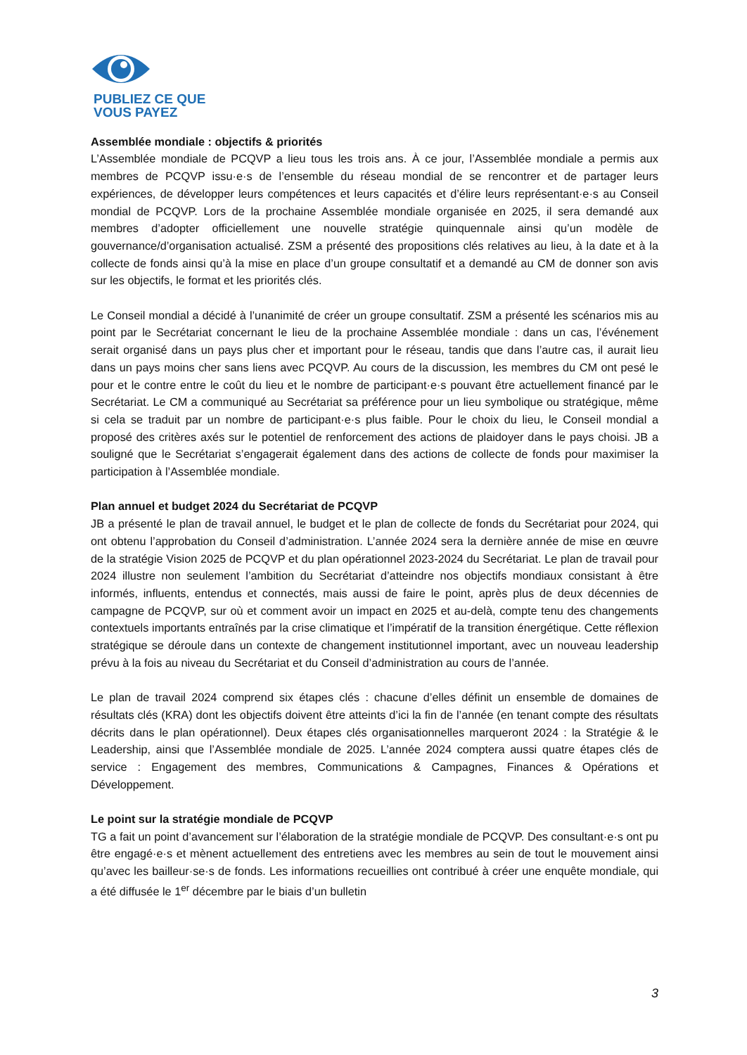PUBLIEZ CE QUE
VOUS PAYEZ
Assemblée mondiale : objectifs & priorités
L’Assemblée mondiale de PCQVP a lieu tous les trois ans. À ce jour, l’Assemblée mondiale a permis aux membres de PCQVP issu·e·s de l’ensemble du réseau mondial de se rencontrer et de partager leurs expériences, de développer leurs compétences et leurs capacités et d’élire leurs représentant·e·s au Conseil mondial de PCQVP. Lors de la prochaine Assemblée mondiale organisée en 2025, il sera demandé aux membres d’adopter officiellement une nouvelle stratégie quinquennale ainsi qu’un modèle de gouvernance/d’organisation actualisé. ZSM a présenté des propositions clés relatives au lieu, à la date et à la collecte de fonds ainsi qu’à la mise en place d’un groupe consultatif et a demandé au CM de donner son avis sur les objectifs, le format et les priorités clés.
Le Conseil mondial a décidé à l’unanimité de créer un groupe consultatif. ZSM a présenté les scénarios mis au point par le Secrétariat concernant le lieu de la prochaine Assemblée mondiale : dans un cas, l’événement serait organisé dans un pays plus cher et important pour le réseau, tandis que dans l’autre cas, il aurait lieu dans un pays moins cher sans liens avec PCQVP. Au cours de la discussion, les membres du CM ont pesé le pour et le contre entre le coût du lieu et le nombre de participant·e·s pouvant être actuellement financé par le Secrétariat. Le CM a communiqué au Secrétariat sa préférence pour un lieu symbolique ou stratégique, même si cela se traduit par un nombre de participant·e·s plus faible. Pour le choix du lieu, le Conseil mondial a proposé des critères axés sur le potentiel de renforcement des actions de plaidoyer dans le pays choisi. JB a souligné que le Secrétariat s’engagerait également dans des actions de collecte de fonds pour maximiser la participation à l’Assemblée mondiale.
Plan annuel et budget 2024 du Secrétariat de PCQVP
JB a présenté le plan de travail annuel, le budget et le plan de collecte de fonds du Secrétariat pour 2024, qui ont obtenu l’approbation du Conseil d’administration. L’année 2024 sera la dernière année de mise en œuvre de la stratégie Vision 2025 de PCQVP et du plan opérationnel 2023-2024 du Secrétariat. Le plan de travail pour 2024 illustre non seulement l’ambition du Secrétariat d’atteindre nos objectifs mondiaux consistant à être informés, influents, entendus et connectés, mais aussi de faire le point, après plus de deux décennies de campagne de PCQVP, sur où et comment avoir un impact en 2025 et au-delà, compte tenu des changements contextuels importants entraînés par la crise climatique et l’impératif de la transition énergétique. Cette réflexion stratégique se déroule dans un contexte de changement institutionnel important, avec un nouveau leadership prévu à la fois au niveau du Secrétariat et du Conseil d’administration au cours de l’année.
Le plan de travail 2024 comprend six étapes clés : chacune d’elles définit un ensemble de domaines de résultats clés (KRA) dont les objectifs doivent être atteints d’ici la fin de l’année (en tenant compte des résultats décrits dans le plan opérationnel). Deux étapes clés organisationnelles marqueront 2024 : la Stratégie & le Leadership, ainsi que l’Assemblée mondiale de 2025. L’année 2024 comptera aussi quatre étapes clés de service : Engagement des membres, Communications & Campagnes, Finances & Opérations et Développement.
Le point sur la stratégie mondiale de PCQVP
TG a fait un point d’avancement sur l’élaboration de la stratégie mondiale de PCQVP. Des consultant·e·s ont pu être engagé·e·s et mènent actuellement des entretiens avec les membres au sein de tout le mouvement ainsi qu’avec les bailleur·se·s de fonds. Les informations recueillies ont contribué à créer une enquête mondiale, qui a été diffusée le 1<sup>er</sup> décembre par le biais d’un bulletin
3